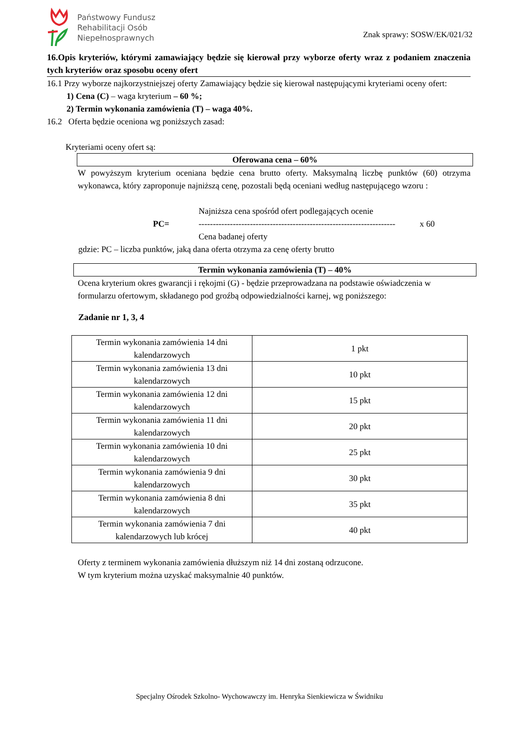Państwowy Fundusz
Rehabilitacji Osób
Niepełnosprawnych
Znak sprawy: SOSW/EK/021/32
16.Opis kryteriów, którymi zamawiający będzie się kierował przy wyborze oferty wraz z podaniem znaczenia tych kryteriów oraz sposobu oceny ofert
16.1 Przy wyborze najkorzystniejszej oferty Zamawiający będzie się kierował następującymi kryteriami oceny ofert:
1) Cena (C) – waga kryterium – 60 %;
2) Termin wykonania zamówienia (T) – waga 40%.
16.2 Oferta będzie oceniona wg poniższych zasad:
Kryteriami oceny ofert są:
Oferowana cena – 60%
W powyższym kryterium oceniana będzie cena brutto oferty. Maksymalną liczbę punktów (60) otrzyma wykonawca, który zaproponuje najniższą cenę, pozostali będą oceniani według następującego wzoru :
PC=
Najniższa cena spośród ofert podlegających ocenie
---------------------------------------------------------------------
Cena badanej oferty
x 60
gdzie: PC – liczba punktów, jaką dana oferta otrzyma za cenę oferty brutto
Termin wykonania zamówienia (T) – 40%
Ocena kryterium okres gwarancji i rękojmi (G) - będzie przeprowadzana na podstawie oświadczenia w formularzu ofertowym, składanego pod groźbą odpowiedzialności karnej, wg poniższego:
Zadanie nr 1, 3, 4
| Termin wykonania zamówienia 14 dni kalendarzowych | 1 pkt |
| Termin wykonania zamówienia 13 dni kalendarzowych | 10 pkt |
| Termin wykonania zamówienia 12 dni kalendarzowych | 15 pkt |
| Termin wykonania zamówienia 11 dni kalendarzowych | 20 pkt |
| Termin wykonania zamówienia 10 dni kalendarzowych | 25 pkt |
| Termin wykonania zamówienia 9 dni kalendarzowych | 30 pkt |
| Termin wykonania zamówienia 8 dni kalendarzowych | 35 pkt |
| Termin wykonania zamówienia 7 dni kalendarzowych lub krócej | 40 pkt |
Oferty z terminem wykonania zamówienia dłuższym niż 14 dni zostaną odrzucone.
W tym kryterium można uzyskać maksymalnie 40 punktów.
Specjalny Ośrodek Szkolno- Wychowawczy im. Henryka Sienkiewicza w Świdniku